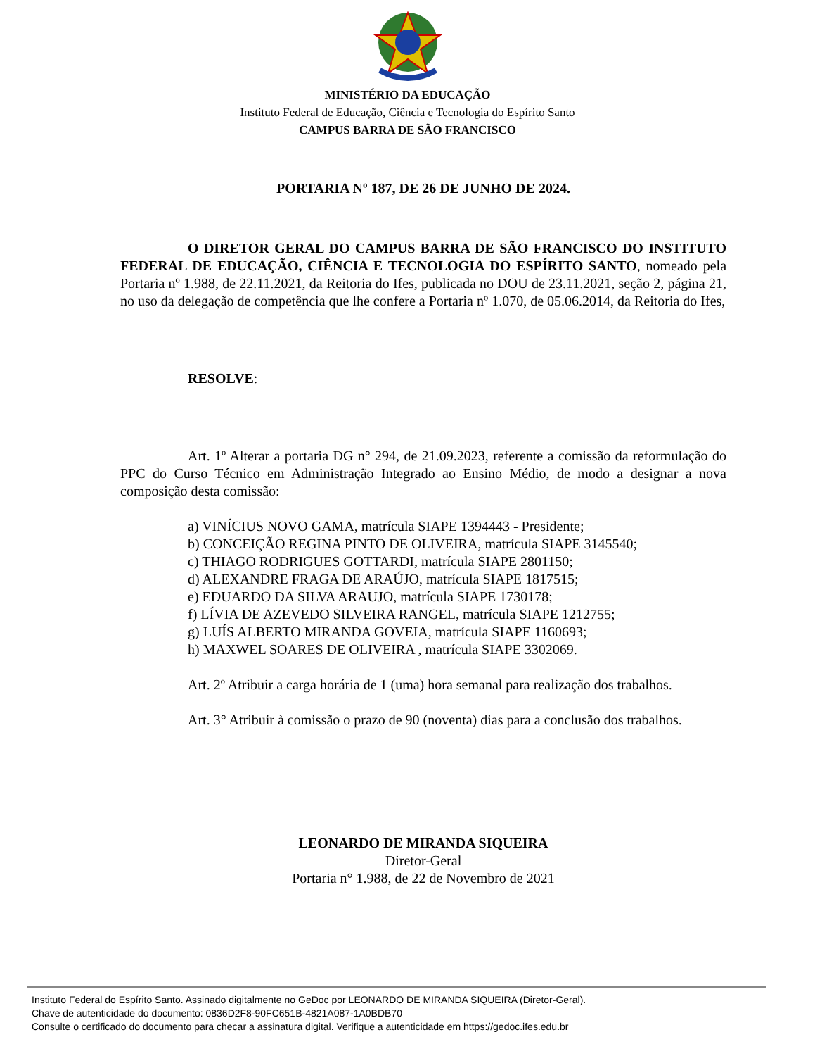MINISTÉRIO DA EDUCAÇÃO
Instituto Federal de Educação, Ciência e Tecnologia do Espírito Santo
CAMPUS BARRA DE SÃO FRANCISCO
PORTARIA Nº 187, DE 26 DE JUNHO DE 2024.
O DIRETOR GERAL DO CAMPUS BARRA DE SÃO FRANCISCO DO INSTITUTO FEDERAL DE EDUCAÇÃO, CIÊNCIA E TECNOLOGIA DO ESPÍRITO SANTO, nomeado pela Portaria nº 1.988, de 22.11.2021, da Reitoria do Ifes, publicada no DOU de 23.11.2021, seção 2, página 21, no uso da delegação de competência que lhe confere a Portaria nº 1.070, de 05.06.2014, da Reitoria do Ifes,
RESOLVE:
Art. 1º Alterar a portaria DG n° 294, de 21.09.2023, referente a comissão da reformulação do PPC do Curso Técnico em Administração Integrado ao Ensino Médio, de modo a designar a nova composição desta comissão:
a) VINÍCIUS NOVO GAMA, matrícula SIAPE 1394443 - Presidente;
b) CONCEIÇÃO REGINA PINTO DE OLIVEIRA, matrícula SIAPE 3145540;
c) THIAGO RODRIGUES GOTTARDI, matrícula SIAPE 2801150;
d) ALEXANDRE FRAGA DE ARAÚJO, matrícula SIAPE 1817515;
e) EDUARDO DA SILVA ARAUJO, matrícula SIAPE 1730178;
f) LÍVIA DE AZEVEDO SILVEIRA RANGEL, matrícula SIAPE 1212755;
g) LUÍS ALBERTO MIRANDA GOVEIA, matrícula SIAPE 1160693;
h) MAXWEL SOARES DE OLIVEIRA , matrícula SIAPE 3302069.
Art. 2º Atribuir a carga horária de 1 (uma) hora semanal para realização dos trabalhos.
Art. 3° Atribuir à comissão o prazo de 90 (noventa) dias para a conclusão dos trabalhos.
LEONARDO DE MIRANDA SIQUEIRA
Diretor-Geral
Portaria n° 1.988, de 22 de Novembro de 2021
Instituto Federal do Espírito Santo. Assinado digitalmente no GeDoc por LEONARDO DE MIRANDA SIQUEIRA (Diretor-Geral).
Chave de autenticidade do documento: 0836D2F8-90FC651B-4821A087-1A0BDB70
Consulte o certificado do documento para checar a assinatura digital. Verifique a autenticidade em https://gedoc.ifes.edu.br